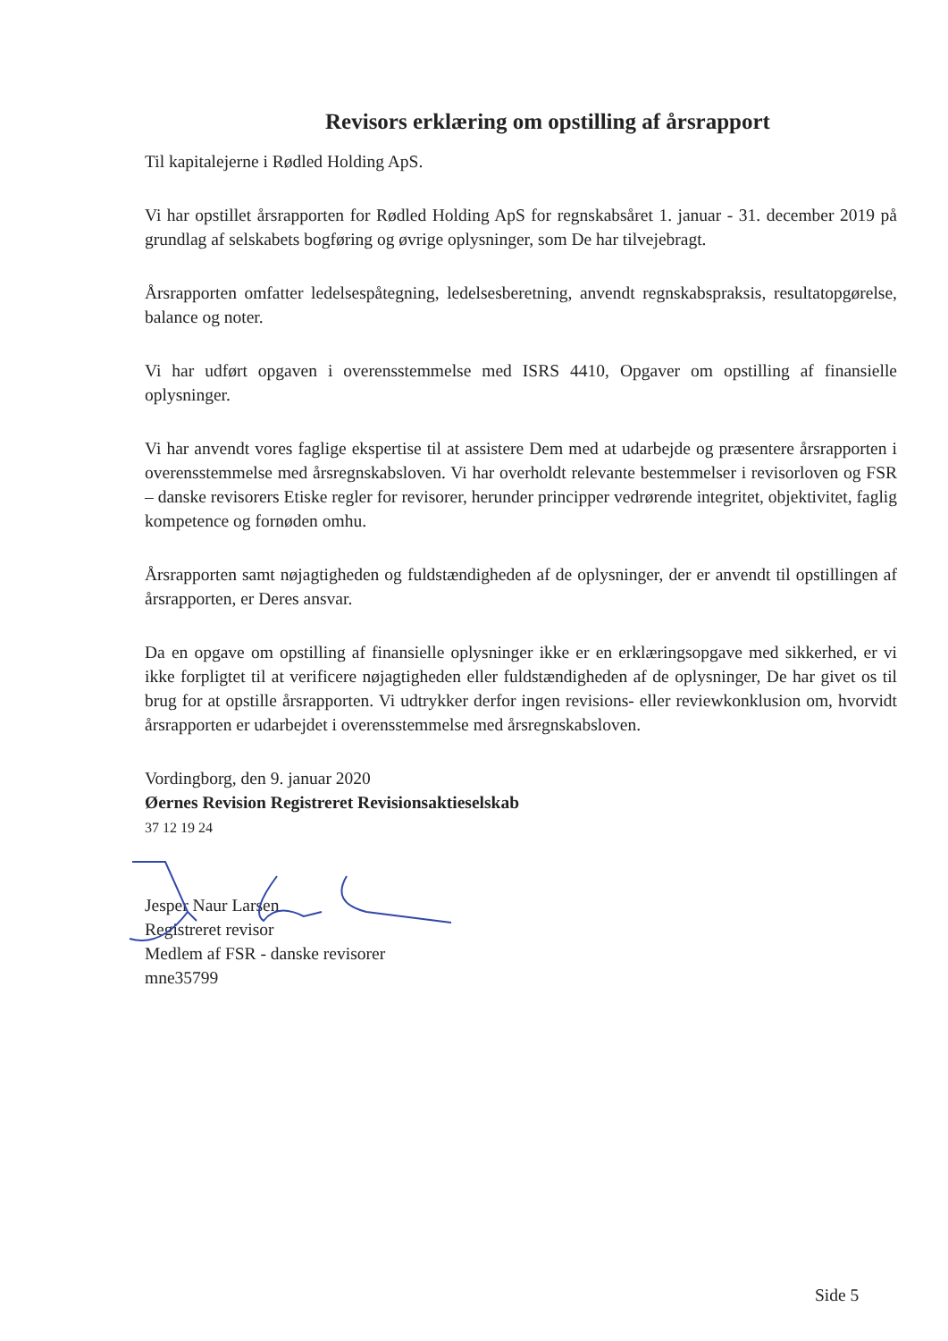Revisors erklæring om opstilling af årsrapport
Til kapitalejerne i Rødled Holding ApS.
Vi har opstillet årsrapporten for Rødled Holding ApS for regnskabsåret 1. januar - 31. december 2019 på grundlag af selskabets bogføring og øvrige oplysninger, som De har tilvejebragt.
Årsrapporten omfatter ledelsespåtegning, ledelsesberetning, anvendt regnskabspraksis, resultatopgørelse, balance og noter.
Vi har udført opgaven i overensstemmelse med ISRS 4410, Opgaver om opstilling af finansielle oplysninger.
Vi har anvendt vores faglige ekspertise til at assistere Dem med at udarbejde og præsentere årsrapporten i overensstemmelse med årsregnskabsloven. Vi har overholdt relevante bestemmelser i revisorloven og FSR – danske revisorers Etiske regler for revisorer, herunder principper vedrørende integritet, objektivitet, faglig kompetence og fornøden omhu.
Årsrapporten samt nøjagtigheden og fuldstændigheden af de oplysninger, der er anvendt til opstillingen af årsrapporten, er Deres ansvar.
Da en opgave om opstilling af finansielle oplysninger ikke er en erklæringsopgave med sikkerhed, er vi ikke forpligtet til at verificere nøjagtigheden eller fuldstændigheden af de oplysninger, De har givet os til brug for at opstille årsrapporten. Vi udtrykker derfor ingen revisions- eller reviewkonklusion om, hvorvidt årsrapporten er udarbejdet i overensstemmelse med årsregnskabsloven.
Vordingborg, den 9. januar 2020
Øernes Revision Registreret Revisionsaktieselskab
37 12 19 24
Jesper Naur Larsen
Registreret revisor
Medlem af FSR - danske revisorer
mne35799
Side 5